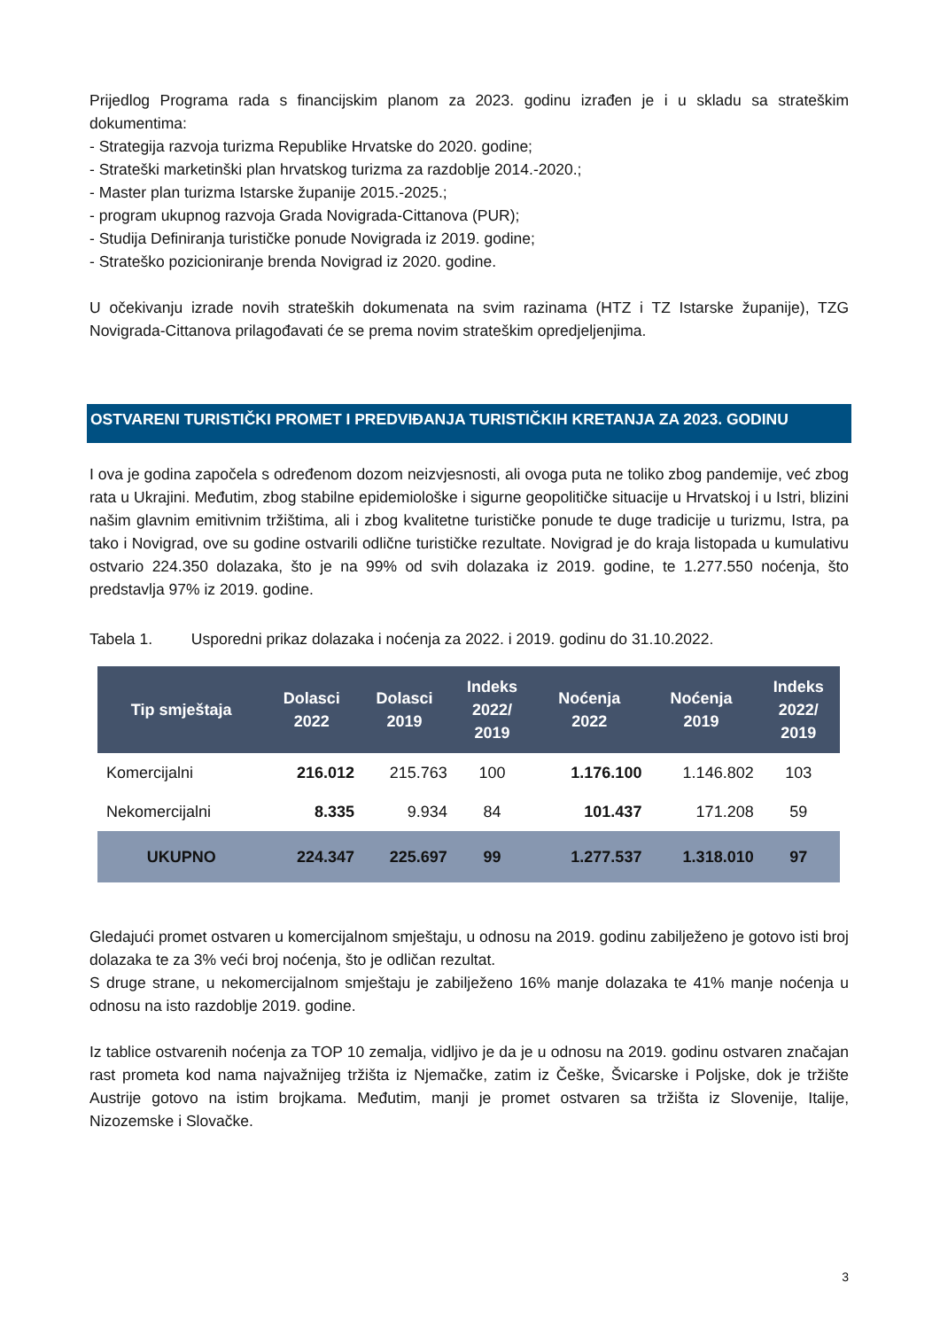Prijedlog Programa rada s financijskim planom za 2023. godinu izrađen je i u skladu sa strateškim dokumentima:
- Strategija razvoja turizma Republike Hrvatske do 2020. godine;
- Strateški marketinški plan hrvatskog turizma za razdoblje 2014.-2020.;
- Master plan turizma Istarske županije 2015.-2025.;
- program ukupnog razvoja Grada Novigrada-Cittanova (PUR);
- Studija Definiranja turističke ponude Novigrada iz 2019. godine;
- Strateško pozicioniranje brenda Novigrad iz 2020. godine.
U očekivanju izrade novih strateških dokumenata na svim razinama (HTZ i TZ Istarske županije), TZG Novigrada-Cittanova prilagođavati će se prema novim strateškim opredjeljenjima.
OSTVARENI TURISTIČKI PROMET I PREDVIĐANJA TURISTIČKIH KRETANJA ZA 2023. GODINU
I ova je godina započela s određenom dozom neizvjesnosti, ali ovoga puta ne toliko zbog pandemije, već zbog rata u Ukrajini. Međutim, zbog stabilne epidemiološke i sigurne geopolitičke situacije u Hrvatskoj i u Istri, blizini našim glavnim emitivnim tržištima, ali i zbog kvalitetne turističke ponude te duge tradicije u turizmu, Istra, pa tako i Novigrad, ove su godine ostvarili odlične turističke rezultate. Novigrad je do kraja listopada u kumulativu ostvario 224.350 dolazaka, što je na 99% od svih dolazaka iz 2019. godine, te 1.277.550 noćenja, što predstavlja 97% iz 2019. godine.
Tabela 1. Usporedni prikaz dolazaka i noćenja za 2022. i 2019. godinu do 31.10.2022.
| Tip smještaja | Dolasci 2022 | Dolasci 2019 | Indeks 2022/ 2019 | Noćenja 2022 | Noćenja 2019 | Indeks 2022/ 2019 |
| --- | --- | --- | --- | --- | --- | --- |
| Komercijalni | 216.012 | 215.763 | 100 | 1.176.100 | 1.146.802 | 103 |
| Nekomercijalni | 8.335 | 9.934 | 84 | 101.437 | 171.208 | 59 |
| UKUPNO | 224.347 | 225.697 | 99 | 1.277.537 | 1.318.010 | 97 |
Gledajući promet ostvaren u komercijalnom smještaju, u odnosu na 2019. godinu zabilježeno je gotovo isti broj dolazaka te za 3% veći broj noćenja, što je odličan rezultat.
S druge strane, u nekomercijalnom smještaju je zabilježeno 16% manje dolazaka te 41% manje noćenja u odnosu na isto razdoblje 2019. godine.
Iz tablice ostvarenih noćenja za TOP 10 zemalja, vidljivo je da je u odnosu na 2019. godinu ostvaren značajan rast prometa kod nama najvažnijeg tržišta iz Njemačke, zatim iz Češke, Švicarske i Poljske, dok je tržište Austrije gotovo na istim brojkama. Međutim, manji je promet ostvaren sa tržišta iz Slovenije, Italije, Nizozemske i Slovačke.
3